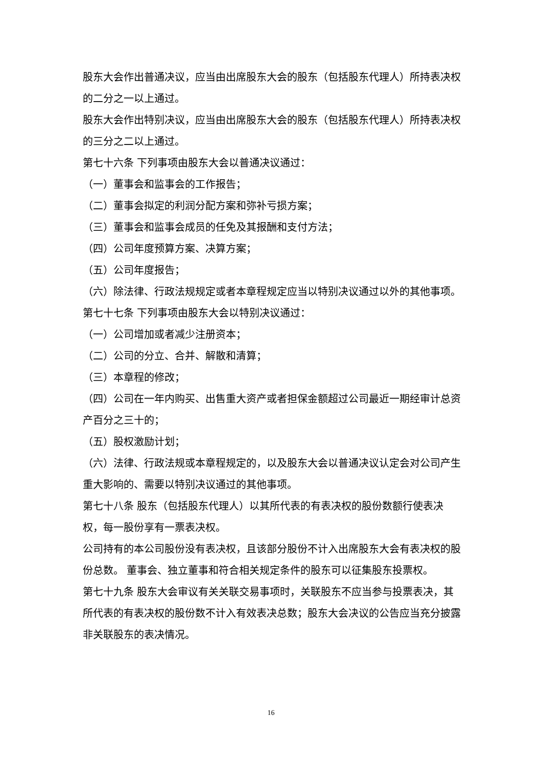股东大会作出普通决议，应当由出席股东大会的股东（包括股东代理人）所持表决权的二分之一以上通过。
股东大会作出特别决议，应当由出席股东大会的股东（包括股东代理人）所持表决权的三分之二以上通过。
第七十六条 下列事项由股东大会以普通决议通过：
（一）董事会和监事会的工作报告；
（二）董事会拟定的利润分配方案和弥补亏损方案；
（三）董事会和监事会成员的任免及其报酬和支付方法；
（四）公司年度预算方案、决算方案；
（五）公司年度报告；
（六）除法律、行政法规规定或者本章程规定应当以特别决议通过以外的其他事项。
第七十七条 下列事项由股东大会以特别决议通过：
（一）公司增加或者减少注册资本；
（二）公司的分立、合并、解散和清算；
（三）本章程的修改；
（四）公司在一年内购买、出售重大资产或者担保金额超过公司最近一期经审计总资产百分之三十的；
（五）股权激励计划；
（六）法律、行政法规或本章程规定的，以及股东大会以普通决议认定会对公司产生重大影响的、需要以特别决议通过的其他事项。
第七十八条 股东（包括股东代理人）以其所代表的有表决权的股份数额行使表决权，每一股份享有一票表决权。
公司持有的本公司股份没有表决权，且该部分股份不计入出席股东大会有表决权的股份总数。 董事会、独立董事和符合相关规定条件的股东可以征集股东投票权。
第七十九条 股东大会审议有关关联交易事项时，关联股东不应当参与投票表决，其所代表的有表决权的股份数不计入有效表决总数；股东大会决议的公告应当充分披露非关联股东的表决情况。
16